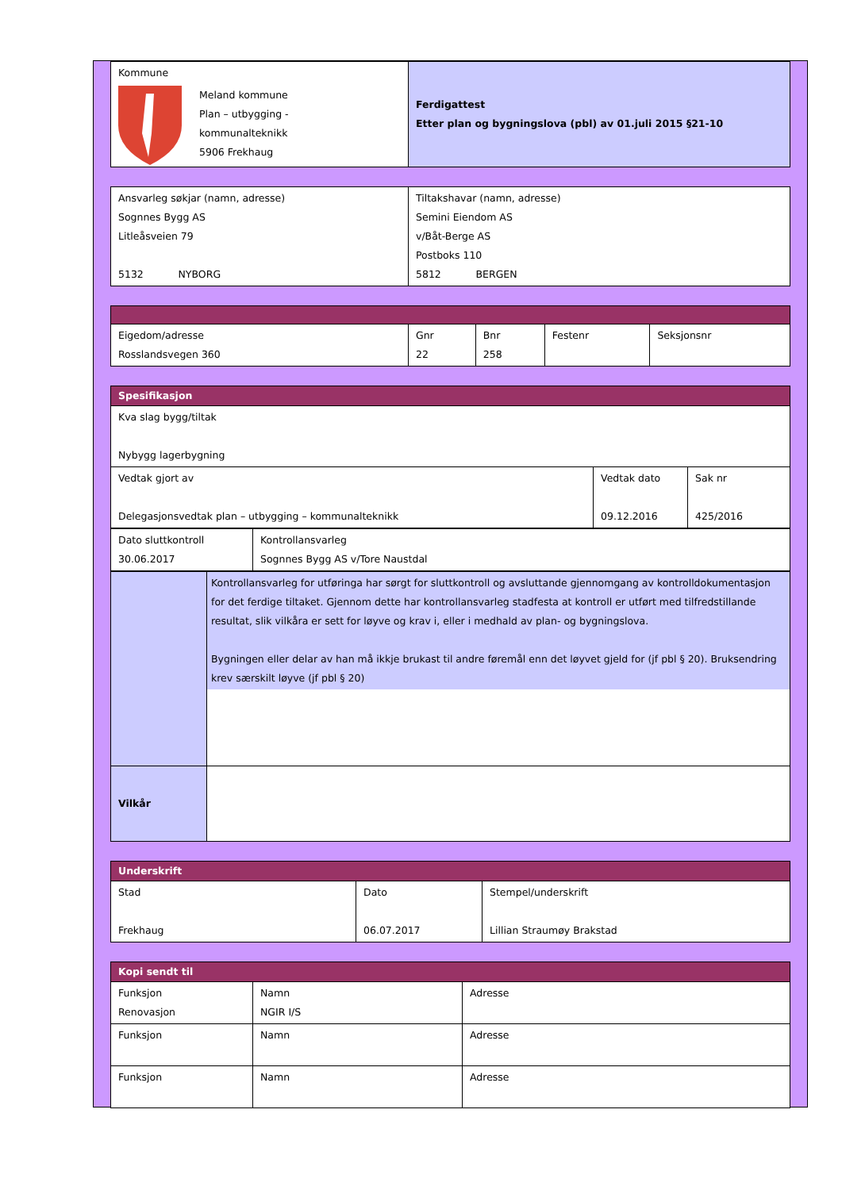| Kommune Meland kommune Plan – utbygging - kommunalteknikk 5906 Frekhaug | Ferdigattest Etter plan og bygningslova (pbl) av 01.juli 2015 §21-10 |
| Ansvarleg søkjar (namn, adresse) Sognnes Bygg AS Litleåsveien 79 5132 NYBORG | Tiltakshavar (namn, adresse) Semini Eiendom AS v/Båt-Berge AS Postboks 110 5812 BERGEN |
| Eigedom/adresse Rosslandsvegen 360 | Gnr 22 | Bnr 258 | Festenr | Seksjonsnr |
| Spesifikasjon | | |
| Kva slag bygg/tiltak Nybygg lagerbygning | | |
| Vedtak gjort av Delegasjonsvedtak plan – utbygging – kommunalteknikk | Vedtak dato 09.12.2016 | Sak nr 425/2016 |
| Dato sluttkontroll 30.06.2017 | Kontrollansvarleg Sognnes Bygg AS v/Tore Naustdal |
| | Kontrollansvarleg for utføringa har sørgt for sluttkontroll og avsluttande gjennomgang av kontrolldokumentasjon for det ferdige tiltaket. Gjennom dette har kontrollansvarleg stadfesta at kontroll er utført med tilfredstillande resultat, slik vilkåra er sett for løyve og krav i, eller i medhald av plan- og bygningslova. Bygningen eller delar av han må ikkje brukast til andre føremål enn det løyvet gjeld for (jf pbl § 20). Bruksendring krev særskilt løyve (jf pbl § 20) |
| Vilkår | |
| Underskrift | | |
| Stad Frekhaug | Dato 06.07.2017 | Stempel/underskrift Lillian Straumøy Brakstad |
| Kopi sendt til | | |
| Funksjon Renovasjon | Namn NGIR I/S | Adresse |
| Funksjon | Namn | Adresse |
| Funksjon | Namn | Adresse |